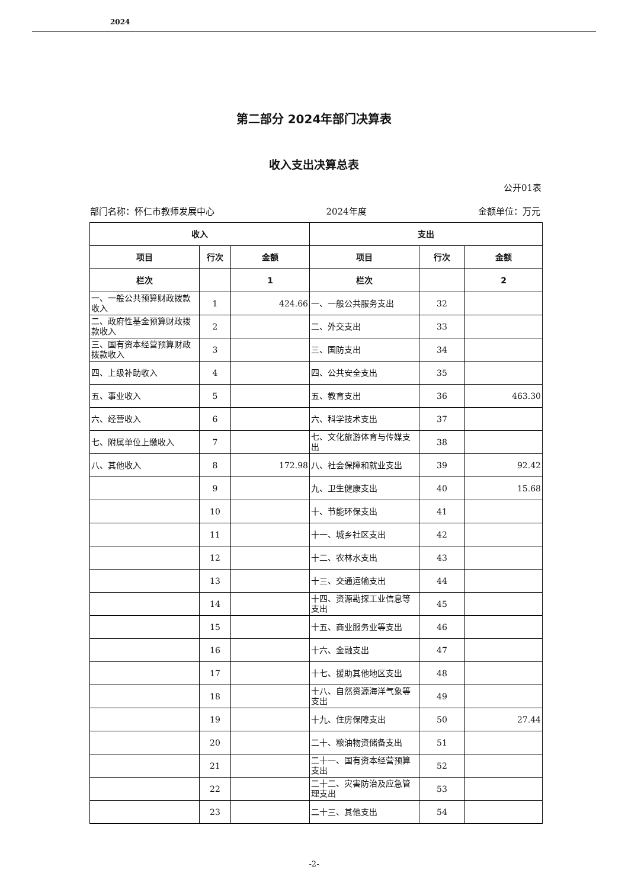2024
第二部分 2024年部门决算表
收入支出决算总表
公开01表
部门名称：怀仁市教师发展中心 2024年度 金额单位：万元
| 收入 | | | 支出 | | |
| --- | --- | --- | --- | --- | --- |
| 项目 | 行次 | 金额 | 项目 | 行次 | 金额 |
| 栏次 | | 1 | 栏次 | | 2 |
| 一、一般公共预算财政拨款收入 | 1 | 424.66 | 一、一般公共服务支出 | 32 | |
| 二、政府性基金预算财政拨款收入 | 2 | | 二、外交支出 | 33 | |
| 三、国有资本经营预算财政拨款收入 | 3 | | 三、国防支出 | 34 | |
| 四、上级补助收入 | 4 | | 四、公共安全支出 | 35 | |
| 五、事业收入 | 5 | | 五、教育支出 | 36 | 463.30 |
| 六、经营收入 | 6 | | 六、科学技术支出 | 37 | |
| 七、附属单位上缴收入 | 7 | | 七、文化旅游体育与传媒支出 | 38 | |
| 八、其他收入 | 8 | 172.98 | 八、社会保障和就业支出 | 39 | 92.42 |
| | 9 | | 九、卫生健康支出 | 40 | 15.68 |
| | 10 | | 十、节能环保支出 | 41 | |
| | 11 | | 十一、城乡社区支出 | 42 | |
| | 12 | | 十二、农林水支出 | 43 | |
| | 13 | | 十三、交通运输支出 | 44 | |
| | 14 | | 十四、资源勘探工业信息等支出 | 45 | |
| | 15 | | 十五、商业服务业等支出 | 46 | |
| | 16 | | 十六、金融支出 | 47 | |
| | 17 | | 十七、援助其他地区支出 | 48 | |
| | 18 | | 十八、自然资源海洋气象等支出 | 49 | |
| | 19 | | 十九、住房保障支出 | 50 | 27.44 |
| | 20 | | 二十、粮油物资储备支出 | 51 | |
| | 21 | | 二十一、国有资本经营预算支出 | 52 | |
| | 22 | | 二十二、灾害防治及应急管理支出 | 53 | |
| | 23 | | 二十三、其他支出 | 54 | |
-2-